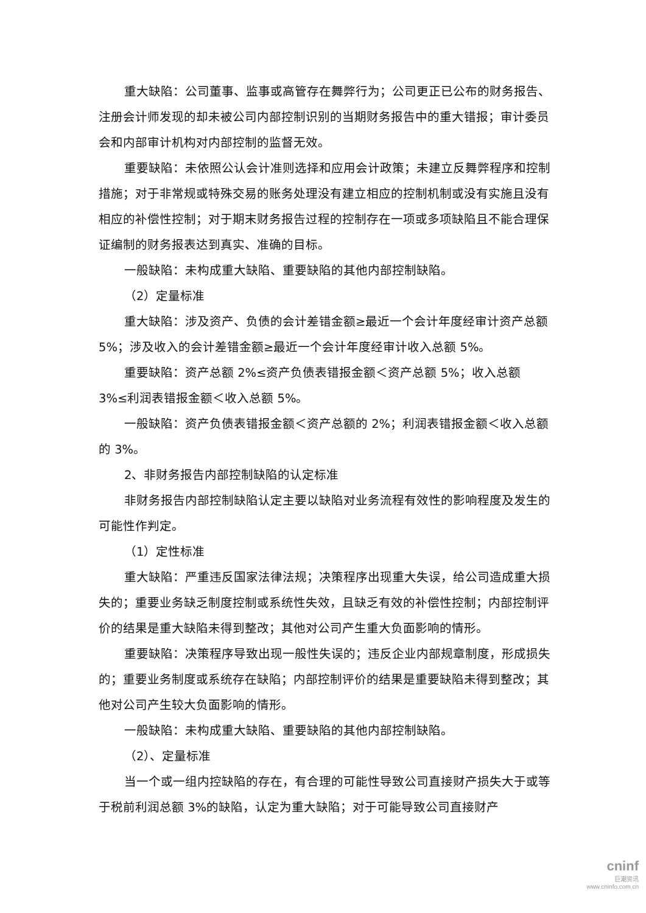重大缺陷：公司董事、监事或高管存在舞弊行为；公司更正已公布的财务报告、注册会计师发现的却未被公司内部控制识别的当期财务报告中的重大错报；审计委员会和内部审计机构对内部控制的监督无效。
重要缺陷：未依照公认会计准则选择和应用会计政策；未建立反舞弊程序和控制措施；对于非常规或特殊交易的账务处理没有建立相应的控制机制或没有实施且没有相应的补偿性控制；对于期末财务报告过程的控制存在一项或多项缺陷且不能合理保证编制的财务报表达到真实、准确的目标。
一般缺陷：未构成重大缺陷、重要缺陷的其他内部控制缺陷。
（2）定量标准
重大缺陷：涉及资产、负债的会计差错金额≥最近一个会计年度经审计资产总额 5%；涉及收入的会计差错金额≥最近一个会计年度经审计收入总额 5%。
重要缺陷：资产总额 2%≤资产负债表错报金额＜资产总额 5%；收入总额 3%≤利润表错报金额＜收入总额 5%。
一般缺陷：资产负债表错报金额＜资产总额的 2%；利润表错报金额＜收入总额的 3%。
2、非财务报告内部控制缺陷的认定标准
非财务报告内部控制缺陷认定主要以缺陷对业务流程有效性的影响程度及发生的可能性作判定。
（1）定性标准
重大缺陷：严重违反国家法律法规；决策程序出现重大失误，给公司造成重大损失的；重要业务缺乏制度控制或系统性失效，且缺乏有效的补偿性控制；内部控制评价的结果是重大缺陷未得到整改；其他对公司产生重大负面影响的情形。
重要缺陷：决策程序导致出现一般性失误的；违反企业内部规章制度，形成损失的；重要业务制度或系统存在缺陷；内部控制评价的结果是重要缺陷未得到整改；其他对公司产生较大负面影响的情形。
一般缺陷：未构成重大缺陷、重要缺陷的其他内部控制缺陷。
（2）、定量标准
当一个或一组内控缺陷的存在，有合理的可能性导致公司直接财产损失大于或等于税前利润总额 3%的缺陷，认定为重大缺陷；对于可能导致公司直接财产
cninf
巨潮资讯
www.cninfo.com.cn